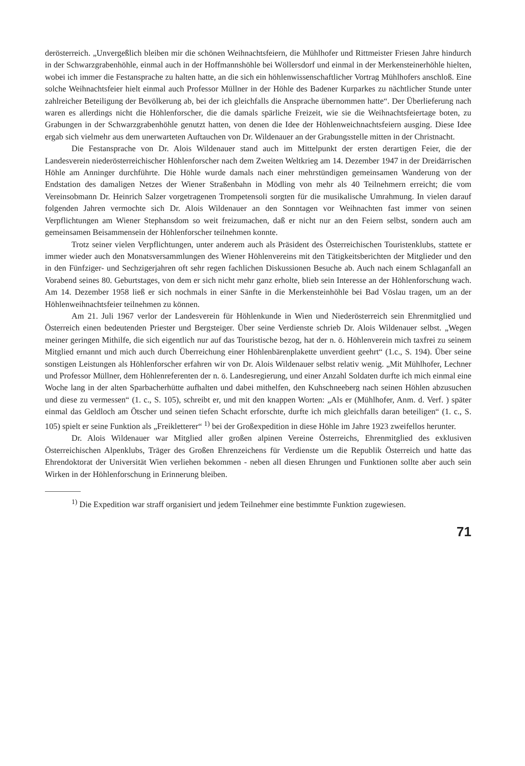derösterreich. „Unvergeßlich bleiben mir die schönen Weihnachtsfeiern, die Mühlhofer und Rittmeister Friesen Jahre hindurch in der Schwarzgrabenhöhle, einmal auch in der Hoffmannshöhle bei Wöllersdorf und einmal in der Merkensteinerhöhle hielten, wobei ich immer die Festansprache zu halten hatte, an die sich ein höhlenwissenschaftlicher Vortrag Mühlhofers anschloß. Eine solche Weihnachtsfeier hielt einmal auch Professor Müllner in der Höhle des Badener Kurparkes zu nächtlicher Stunde unter zahlreicher Beteiligung der Bevölkerung ab, bei der ich gleichfalls die Ansprache übernommen hatte“. Der Überlieferung nach waren es allerdings nicht die Höhlenforscher, die die damals spärliche Freizeit, wie sie die Weihnachtsfeiertage boten, zu Grabungen in der Schwarzgrabenhöhle genutzt hatten, von denen die Idee der Höhlenweichnachtsfeiern ausging. Diese Idee ergab sich vielmehr aus dem unerwarteten Auftauchen von Dr. Wildenauer an der Grabungsstelle mitten in der Christnacht.
Die Festansprache von Dr. Alois Wildenauer stand auch im Mittelpunkt der ersten derartigen Feier, die der Landesverein niederösterreichischer Höhlenforscher nach dem Zweiten Weltkrieg am 14. Dezember 1947 in der Dreidärrischen Höhle am Anninger durchführte. Die Höhle wurde damals nach einer mehrstündigen gemeinsamen Wanderung von der Endstation des damaligen Netzes der Wiener Straßenbahn in Mödling von mehr als 40 Teilnehmern erreicht; die vom Vereinsobmann Dr. Heinrich Salzer vorgetragenen Trompetensoli sorgten für die musikalische Umrahmung. In vielen darauf folgenden Jahren vermochte sich Dr. Alois Wildenauer an den Sonntagen vor Weihnachten fast immer von seinen Verpflichtungen am Wiener Stephansdom so weit freizumachen, daß er nicht nur an den Feiern selbst, sondern auch am gemeinsamen Beisammensein der Höhlenforscher teilnehmen konnte.
Trotz seiner vielen Verpflichtungen, unter anderem auch als Präsident des Österreichischen Touristenklubs, stattete er immer wieder auch den Monatsversammlungen des Wiener Höhlenvereins mit den Tätigkeitsberichten der Mitglieder und den in den Fünfziger- und Sechzigerjahren oft sehr regen fachlichen Diskussionen Besuche ab. Auch nach einem Schlaganfall an Vorabend seines 80. Geburtstages, von dem er sich nicht mehr ganz erholte, blieb sein Interesse an der Höhlenforschung wach. Am 14. Dezember 1958 ließ er sich nochmals in einer Sänfte in die Merkensteinhöhle bei Bad Vöslau tragen, um an der Höhlenweihnachtsfeier teilnehmen zu können.
Am 21. Juli 1967 verlor der Landesverein für Höhlenkunde in Wien und Niederösterreich sein Ehrenmitglied und Österreich einen bedeutenden Priester und Bergsteiger. Über seine Verdienste schrieb Dr. Alois Wildenauer selbst. „Wegen meiner geringen Mithilfe, die sich eigentlich nur auf das Touristische bezog, hat der n. ö. Höhlenverein mich taxfrei zu seinem Mitglied ernannt und mich auch durch Überreichung einer Höhlenbärenplakette unverdient geehrt“ (1.c., S. 194). Über seine sonstigen Leistungen als Höhlenforscher erfahren wir von Dr. Alois Wildenauer selbst relativ wenig. „Mit Mühlhofer, Lechner und Professor Müllner, dem Höhlenreferenten der n. ö. Landesregierung, und einer Anzahl Soldaten durfte ich mich einmal eine Woche lang in der alten Sparbacherhütte aufhalten und dabei mithelfen, den Kuhschneeberg nach seinen Höhlen abzusuchen und diese zu vermessen“ (1. c., S. 105), schreibt er, und mit den knappen Worten: „Als er (Mühlhofer, Anm. d. Verf. ) später einmal das Geldloch am Ötscher und seinen tiefen Schacht erforschte, durfte ich mich gleichfalls daran beteiligen“ (1. c., S. 105) spielt er seine Funktion als „Freikletterer“ <sup>1)</sup> bei der Großexpedition in diese Höhle im Jahre 1923 zweifellos herunter.
Dr. Alois Wildenauer war Mitglied aller großen alpinen Vereine Österreichs, Ehrenmitglied des exklusiven Österreichischen Alpenklubs, Träger des Großen Ehrenzeichens für Verdienste um die Republik Österreich und hatte das Ehrendoktorat der Universität Wien verliehen bekommen - neben all diesen Ehrungen und Funktionen sollte aber auch sein Wirken in der Höhlenforschung in Erinnerung bleiben.
<sup>1)</sup> Die Expedition war straff organisiert und jedem Teilnehmer eine bestimmte Funktion zugewiesen.
71